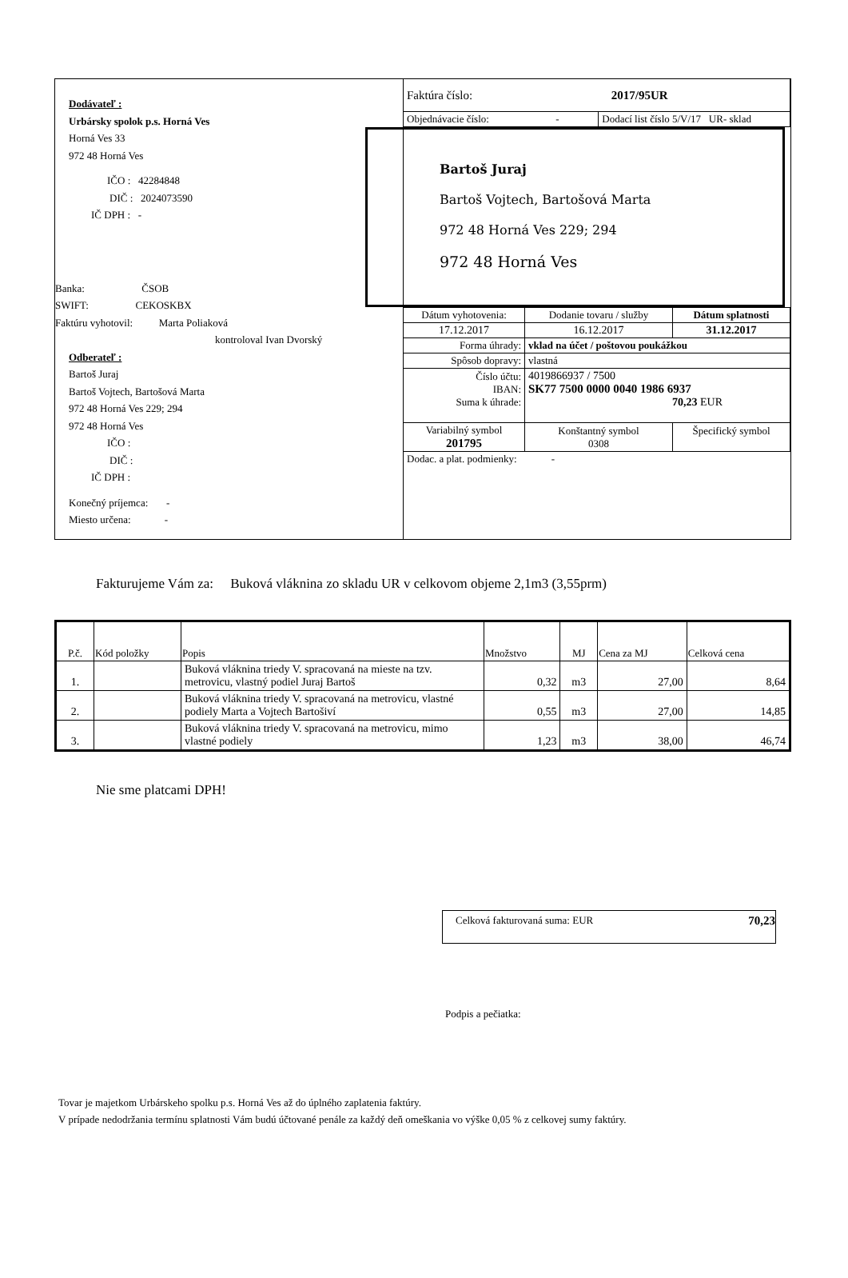Dodávateľ :
Urbársky spolok p.s. Horná Ves
Horná Ves 33
972 48 Horná Ves
IČO : 42284848
DIČ : 2024073590
IČ DPH : -
Banka: ČSOB
SWIFT: CEKOSKBX
Faktúru vyhotovil: Marta Poliaková
kontroloval Ivan Dvorský
Odberateľ :
Bartoš Juraj
Bartoš Vojtech, Bartošová Marta
972 48 Horná Ves 229; 294
972 48 Horná Ves
IČO :
DIČ :
IČ DPH :
Konečný príjemca: -
Miesto určena: -
| Faktúra číslo: 2017/95UR | |
| Objednávacie číslo: - | Dodací list číslo 5/V/17 UR- sklad |
Bartoš Juraj
Bartoš Vojtech, Bartošová Marta
972 48 Horná Ves 229; 294
972 48 Horná Ves
| Dátum vyhotovenia: | Dodanie tovaru / služby | Dátum splatnosti |
| 17.12.2017 | 16.12.2017 | 31.12.2017 |
| Forma úhrady: | vklad na účet / poštovou poukážkou | |
| Spôsob dopravy: | vlastná | |
| Číslo účtu: IBAN: Suma k úhrade: | 4019866937 / 7500 SK77 7500 0000 0040 1986 6937 70,23 EUR | |
| Variabilný symbol 201795 | Konštantný symbol 0308 | Špecifický symbol |
| Dodac. a plat. podmienky: - | | |
Fakturujeme Vám za: Buková vláknina zo skladu UR v celkovom objeme 2,1m3 (3,55prm)
| P.č. | Kód položky | Popis | Množstvo | MJ | Cena za MJ | Celková cena |
| --- | --- | --- | --- | --- | --- | --- |
| 1. | | Buková vláknina triedy V. spracovaná na mieste na tzv. metrovicu, vlastný podiel Juraj Bartoš | 0,32 | m3 | 27,00 | 8,64 |
| 2. | | Buková vláknina triedy V. spracovaná na metrovicu, vlastné podiely Marta a Vojtech Bartošiví | 0,55 | m3 | 27,00 | 14,85 |
| 3. | | Buková vláknina triedy V. spracovaná na metrovicu, mimo vlastné podiely | 1,23 | m3 | 38,00 | 46,74 |
Nie sme platcami DPH!
Celková fakturovaná suma: EUR 70,23
Podpis a pečiatka:
Tovar je majetkom Urbárskeho spolku p.s. Horná Ves až do úplného zaplatenia faktúry.
V prípade nedodržania termínu splatnosti Vám budú účtované penále za každý deň omeškania vo výške 0,05 % z celkovej sumy faktúry.